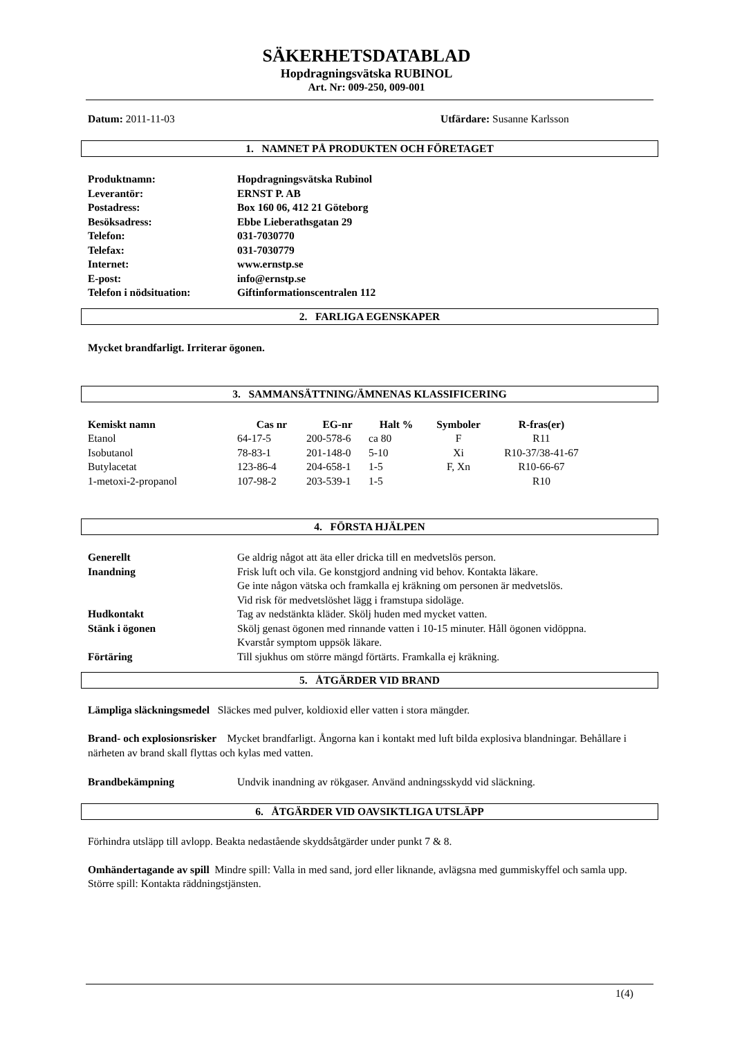SÄKERHETSDATABLAD
Hopdragningsvätska RUBINOL
Art. Nr: 009-250, 009-001
Datum: 2011-11-03 Utfärdare: Susanne Karlsson
1. NAMNET PÅ PRODUKTEN OCH FÖRETAGET
| Produktnamn: | Hopdragningsvätska Rubinol |
| Leverantör: | ERNST P. AB |
| Postadress: | Box 160 06, 412 21 Göteborg |
| Besöksadress: | Ebbe Lieberathsgatan 29 |
| Telefon: | 031-7030770 |
| Telefax: | 031-7030779 |
| Internet: | www.ernstp.se |
| E-post: | info@ernstp.se |
| Telefon i nödsituation: | Giftinformationscentralen 112 |
2. FARLIGA EGENSKAPER
Mycket brandfarligt. Irriterar ögonen.
3. SAMMANSÄTTNING/ÄMNENAS KLASSIFICERING
| Kemiskt namn | Cas nr | EG-nr | Halt % | Symboler | R-fras(er) |
| --- | --- | --- | --- | --- | --- |
| Etanol | 64-17-5 | 200-578-6 | ca 80 | F | R11 |
| Isobutanol | 78-83-1 | 201-148-0 | 5-10 | Xi | R10-37/38-41-67 |
| Butylacetat | 123-86-4 | 204-658-1 | 1-5 | F, Xn | R10-66-67 |
| 1-metoxi-2-propanol | 107-98-2 | 203-539-1 | 1-5 | | R10 |
4. FÖRSTA HJÄLPEN
| Generellt | Ge aldrig något att äta eller dricka till en medvetslös person. |
| Inandning | Frisk luft och vila. Ge konstgjord andning vid behov. Kontakta läkare. Ge inte någon vätska och framkalla ej kräkning om personen är medvetslös. Vid risk för medvetslöshet lägg i framstupa sidoläge. |
| Hudkontakt | Tag av nedstänkta kläder. Skölj huden med mycket vatten. |
| Stänk i ögonen | Skölj genast ögonen med rinnande vatten i 10-15 minuter. Håll ögonen vidöppna. Kvarstår symptom uppsök läkare. |
| Förtäring | Till sjukhus om större mängd förtärts. Framkalla ej kräkning. |
5. ÅTGÄRDER VID BRAND
Lämpliga släckningsmedel Släckes med pulver, koldioxid eller vatten i stora mängder.
Brand- och explosionsrisker Mycket brandfarligt. Ångorna kan i kontakt med luft bilda explosiva blandningar. Behållare i närheten av brand skall flyttas och kylas med vatten.
| Brandbekämpning | Undvik inandning av rökgaser. Använd andningsskydd vid släckning. |
6. ÅTGÄRDER VID OAVSIKTLIGA UTSLÄPP
Förhindra utsläpp till avlopp. Beakta nedastående skyddsåtgärder under punkt 7 & 8.
Omhändertagande av spill Mindre spill: Valla in med sand, jord eller liknande, avlägsna med gummiskyffel och samla upp. Större spill: Kontakta räddningstjänsten.
1(4)